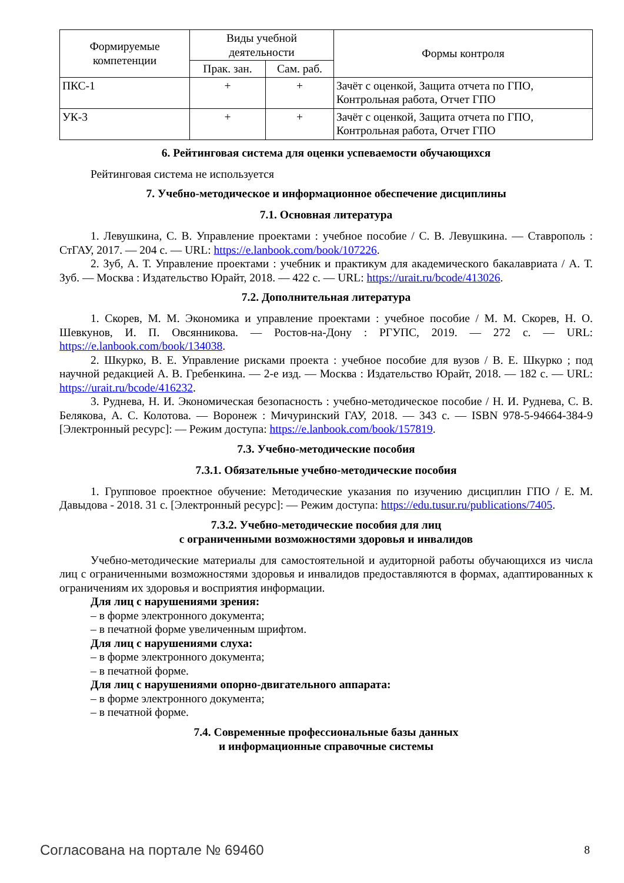| Формируемые компетенции | Виды учебной деятельности | | Формы контроля |
| --- | --- | --- | --- |
| | Прак. зан. | Сам. раб. | |
| ПКС-1 | + | + | Зачёт с оценкой, Защита отчета по ГПО, Контрольная работа, Отчет ГПО |
| УК-3 | + | + | Зачёт с оценкой, Защита отчета по ГПО, Контрольная работа, Отчет ГПО |
6. Рейтинговая система для оценки успеваемости обучающихся
Рейтинговая система не используется
7. Учебно-методическое и информационное обеспечение дисциплины
7.1. Основная литература
1. Левушкина, С. В. Управление проектами : учебное пособие / С. В. Левушкина. — Ставрополь : СтГАУ, 2017. — 204 с. — URL: https://e.lanbook.com/book/107226.
2. Зуб, А. Т. Управление проектами : учебник и практикум для академического бакалавриата / А. Т. Зуб. — Москва : Издательство Юрайт, 2018. — 422 с. — URL: https://urait.ru/bcode/413026.
7.2. Дополнительная литература
1. Скорев, М. М. Экономика и управление проектами : учебное пособие / М. М. Скорев, Н. О. Шевкунов, И. П. Овсянникова. — Ростов-на-Дону : РГУПС, 2019. — 272 с. — URL: https://e.lanbook.com/book/134038.
2. Шкурко, В. Е. Управление рисками проекта : учебное пособие для вузов / В. Е. Шкурко ; под научной редакцией А. В. Гребенкина. — 2-е изд. — Москва : Издательство Юрайт, 2018. — 182 с. — URL: https://urait.ru/bcode/416232.
3. Руднева, Н. И. Экономическая безопасность : учебно-методическое пособие / Н. И. Руднева, С. В. Белякова, А. С. Колотова. — Воронеж : Мичуринский ГАУ, 2018. — 343 с. — ISBN 978-5-94664-384-9 [Электронный ресурс]: — Режим доступа: https://e.lanbook.com/book/157819.
7.3. Учебно-методические пособия
7.3.1. Обязательные учебно-методические пособия
1. Групповое проектное обучение: Методические указания по изучению дисциплин ГПО / Е. М. Давыдова - 2018. 31 с. [Электронный ресурс]: — Режим доступа: https://edu.tusur.ru/publications/7405.
7.3.2. Учебно-методические пособия для лиц
с ограниченными возможностями здоровья и инвалидов
Учебно-методические материалы для самостоятельной и аудиторной работы обучающихся из числа лиц с ограниченными возможностями здоровья и инвалидов предоставляются в формах, адаптированных к ограничениям их здоровья и восприятия информации.
Для лиц с нарушениями зрения:
– в форме электронного документа;
– в печатной форме увеличенным шрифтом.
Для лиц с нарушениями слуха:
– в форме электронного документа;
– в печатной форме.
Для лиц с нарушениями опорно-двигательного аппарата:
– в форме электронного документа;
– в печатной форме.
7.4. Современные профессиональные базы данных
и информационные справочные системы
Согласована на портале № 69460 8